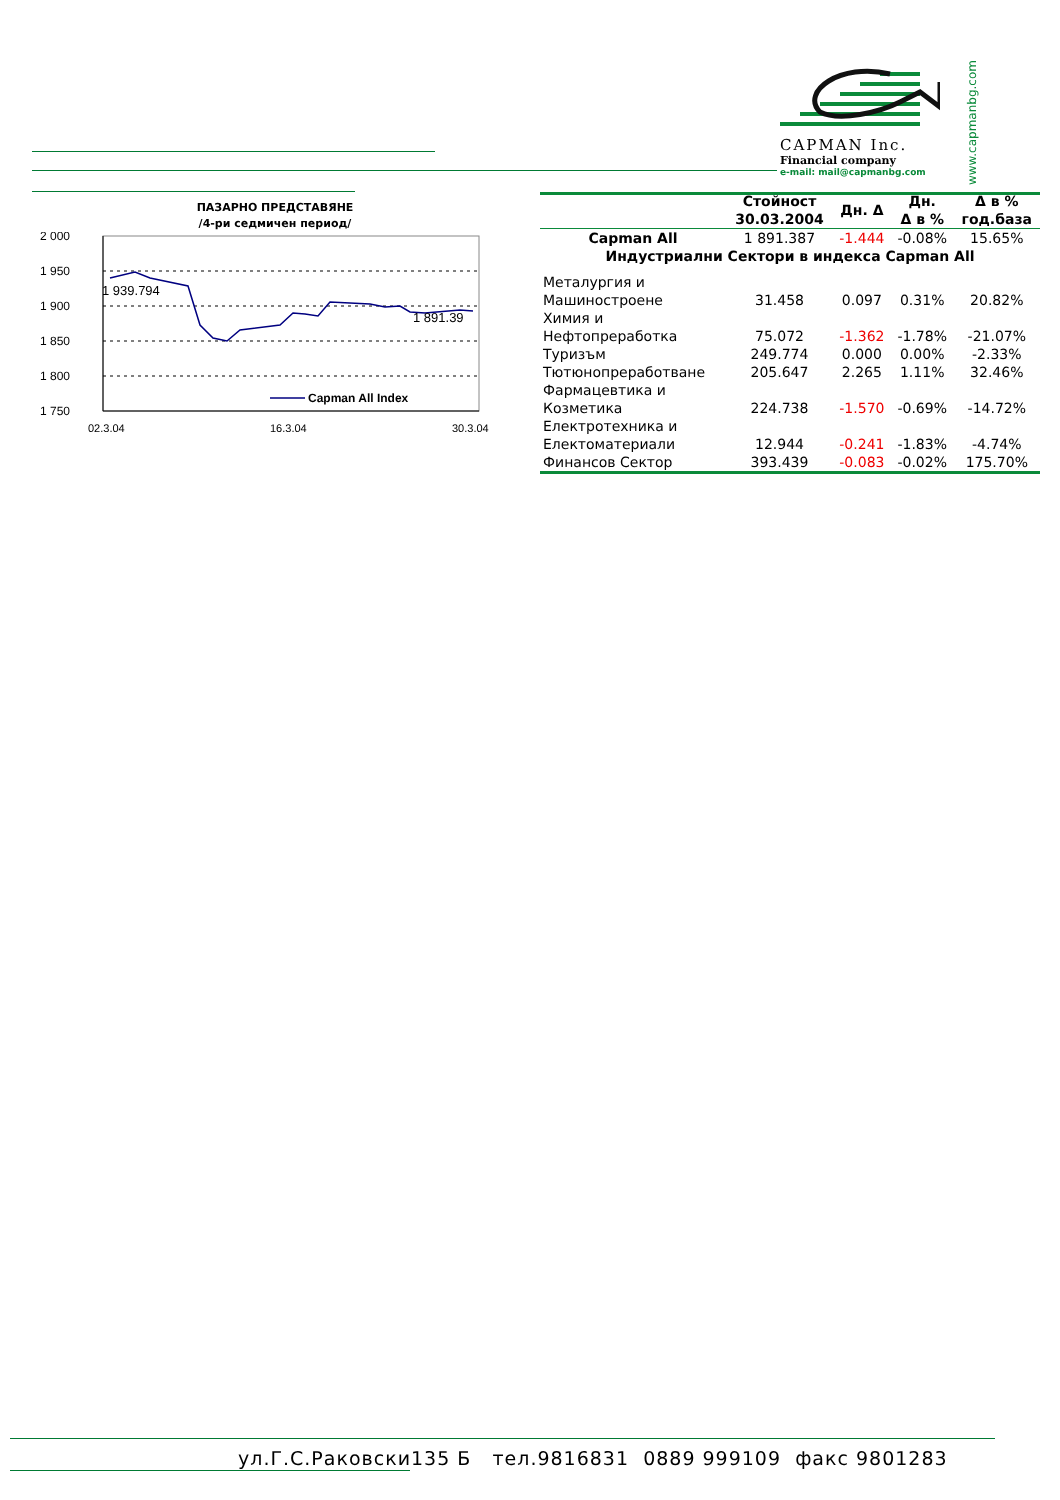CAPMAN Inc.
Financial company
e-mail: mail@capmanbg.com
www.capmanbg.com
ПАЗАРНО ПРЕДСТАВЯНЕ
/4-ри седмичен период/
2 000
1 950
1 900
1 850
1 800
1 750
1 939.794
1 891.39
Capman All Index
02.3.04
16.3.04
30.3.04
| | Стойност 30.03.2004 | Дн. Δ | Дн. Δ в % | Δ в % год.база |
| --- | --- | --- | --- | --- |
| Capman All | 1 891.387 | -1.444 | -0.08% | 15.65% |
| Индустриални Сектори в индекса Capman All | | | | |
| Металургия и Машиностроене | 31.458 | 0.097 | 0.31% | 20.82% |
| Химия и Нефтопреработка | 75.072 | -1.362 | -1.78% | -21.07% |
| Туризъм | 249.774 | 0.000 | 0.00% | -2.33% |
| Тютюнопреработване | 205.647 | 2.265 | 1.11% | 32.46% |
| Фармацевтика и Козметика | 224.738 | -1.570 | -0.69% | -14.72% |
| Електротехника и Електоматериали | 12.944 | -0.241 | -1.83% | -4.74% |
| Финансов Сектор | 393.439 | -0.083 | -0.02% | 175.70% |
ул.Г.С.Раковски135 Б тел.9816831 0889 999109 факс 9801283